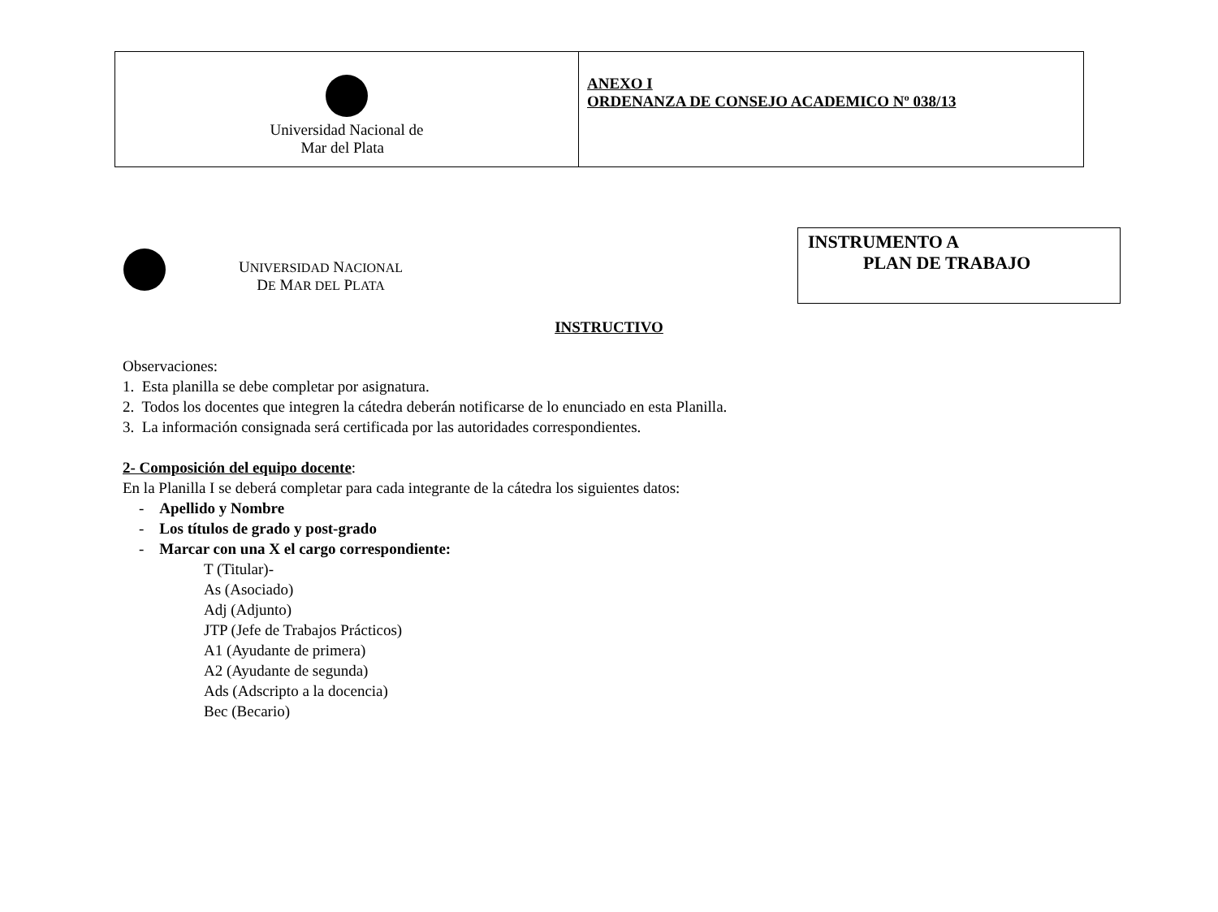| Universidad Nacional de Mar del Plata | ANEXO I ORDENANZA DE CONSEJO ACADEMICO Nº 038/13 |
UNIVERSIDAD NACIONAL
DE MAR DEL PLATA
INSTRUMENTO A
PLAN DE TRABAJO
INSTRUCTIVO
Observaciones:
1. Esta planilla se debe completar por asignatura.
2. Todos los docentes que integren la cátedra deberán notificarse de lo enunciado en esta Planilla.
3. La información consignada será certificada por las autoridades correspondientes.
2- Composición del equipo docente:
En la Planilla I se deberá completar para cada integrante de la cátedra los siguientes datos:
- Apellido y Nombre
- Los títulos de grado y post-grado
- Marcar con una X el cargo correspondiente:
T (Titular)-
As (Asociado)
Adj (Adjunto)
JTP (Jefe de Trabajos Prácticos)
A1 (Ayudante de primera)
A2 (Ayudante de segunda)
Ads (Adscripto a la docencia)
Bec (Becario)